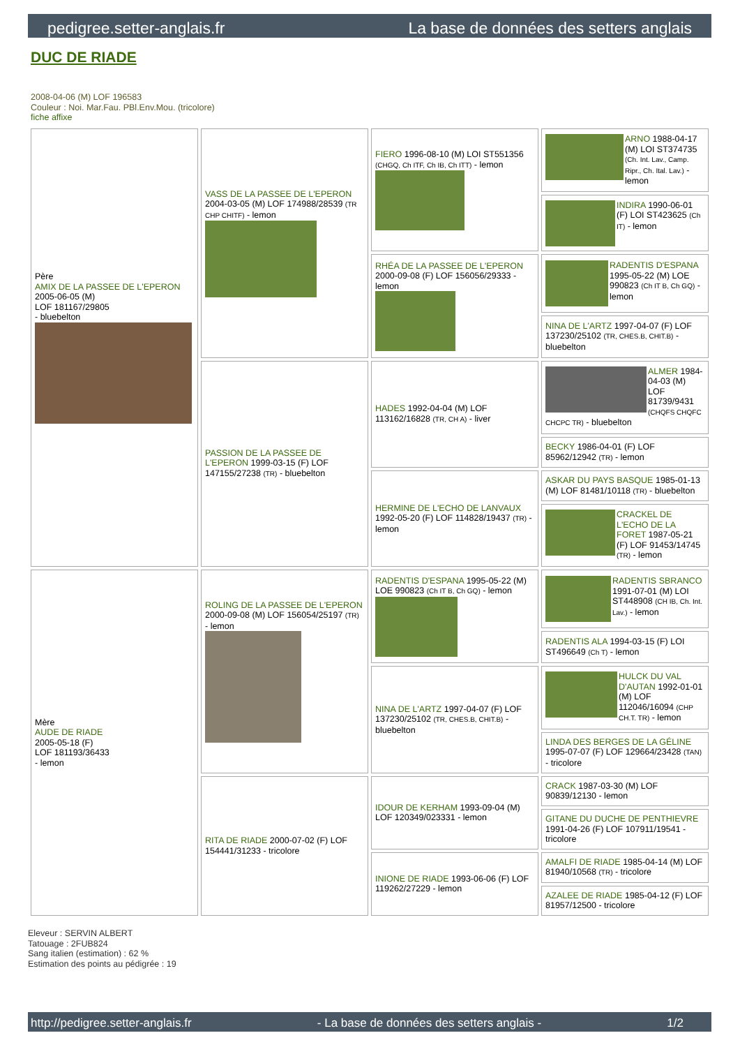pedigree.setter-anglais.fr La base de données des setters anglais
DUC DE RIADE
2008-04-06 (M) LOF 196583
Couleur : Noi. Mar.Fau. PBl.Env.Mou. (tricolore)
fiche affixe
| Père AMIX DE LA PASSEE DE L'EPERON 2005-06-05 (M) LOF 181167/29805 - bluebelton | VASS DE LA PASSEE DE L'EPERON 2004-03-05 (M) LOF 174988/28539 (TR CHP CHITF) - lemon | FIERO 1996-08-10 (M) LOI ST551356 (CHGQ, Ch ITF, Ch IB, Ch ITT) - lemon | ARNO 1988-04-17 (M) LOI ST374735 (Ch. Int. Lav., Camp. Ripr., Ch. Ital. Lav.) - lemon |
| | | | INDIRA 1990-06-01 (F) LOI ST423625 (Ch IT) - lemon |
| | | RHÉA DE LA PASSEE DE L'EPERON 2000-09-08 (F) LOF 156056/29333 - lemon | RADENTIS D'ESPANA 1995-05-22 (M) LOE 990823 (Ch IT B, Ch GQ) - lemon |
| | | | NINA DE L'ARTZ 1997-04-07 (F) LOF 137230/25102 (TR, CHES.B, CHIT.B) - bluebelton |
| | PASSION DE LA PASSEE DE L'EPERON 1999-03-15 (F) LOF 147155/27238 (TR) - bluebelton | HADES 1992-04-04 (M) LOF 113162/16828 (TR, CH A) - liver | ALMER 1984-04-03 (M) LOF 81739/9431 (CHQFS CHQFC CHCPC TR) - bluebelton |
| | | | BECKY 1986-04-01 (F) LOF 85962/12942 (TR) - lemon |
| | | HERMINE DE L'ECHO DE LANVAUX 1992-05-20 (F) LOF 114828/19437 (TR) - lemon | ASKAR DU PAYS BASQUE 1985-01-13 (M) LOF 81481/10118 (TR) - bluebelton |
| | | | CRACKEL DE L'ECHO DE LA FORET 1987-05-21 (F) LOF 91453/14745 (TR) - lemon |
| Mère AUDE DE RIADE 2005-05-18 (F) LOF 181193/36433 - lemon | ROLING DE LA PASSEE DE L'EPERON 2000-09-08 (M) LOF 156054/25197 (TR) - lemon | RADENTIS D'ESPANA 1995-05-22 (M) LOE 990823 (Ch IT B, Ch GQ) - lemon | RADENTIS SBRANCO 1991-07-01 (M) LOI ST448908 (CH IB, Ch. Int. Lav.) - lemon |
| | | | RADENTIS ALA 1994-03-15 (F) LOI ST496649 (Ch T) - lemon |
| | | NINA DE L'ARTZ 1997-04-07 (F) LOF 137230/25102 (TR, CHES.B, CHIT.B) - bluebelton | HULCK DU VAL D'AUTAN 1992-01-01 (M) LOF 112046/16094 (CHP CH.T. TR) - lemon |
| | | | LINDA DES BERGES DE LA GÉLINE 1995-07-07 (F) LOF 129664/23428 (TAN) - tricolore |
| | RITA DE RIADE 2000-07-02 (F) LOF 154441/31233 - tricolore | IDOUR DE KERHAM 1993-09-04 (M) LOF 120349/023331 - lemon | CRACK 1987-03-30 (M) LOF 90839/12130 - lemon |
| | | | GITANE DU DUCHE DE PENTHIEVRE 1991-04-26 (F) LOF 107911/19541 - tricolore |
| | | INIONE DE RIADE 1993-06-06 (F) LOF 119262/27229 - lemon | AMALFI DE RIADE 1985-04-14 (M) LOF 81940/10568 (TR) - tricolore |
| | | | AZALEE DE RIADE 1985-04-12 (F) LOF 81957/12500 - tricolore |
Eleveur : SERVIN ALBERT
Tatouage : 2FUB824
Sang italien (estimation) : 62 %
Estimation des points au pédigrée : 19
http://pedigree.setter-anglais.fr - La base de données des setters anglais - 1/2